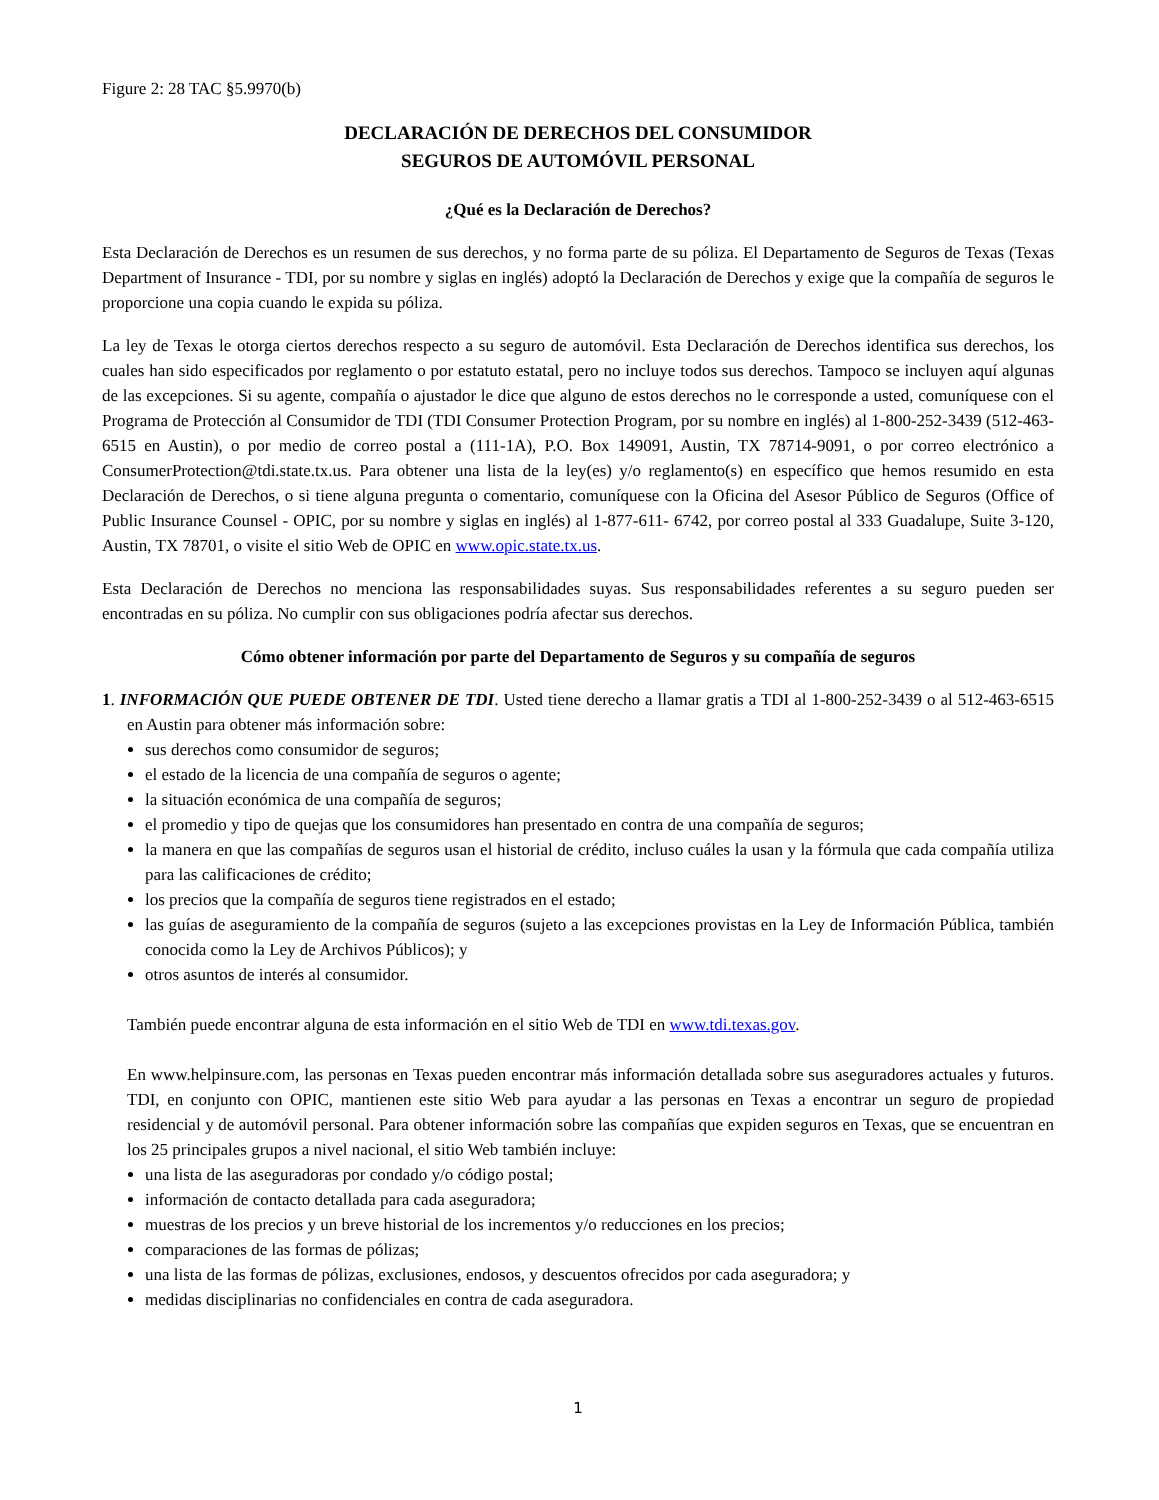Figure 2: 28 TAC §5.9970(b)
DECLARACIÓN DE DERECHOS DEL CONSUMIDOR
SEGUROS DE AUTOMÓVIL PERSONAL
¿Qué es la Declaración de Derechos?
Esta Declaración de Derechos es un resumen de sus derechos, y no forma parte de su póliza. El Departamento de Seguros de Texas (Texas Department of Insurance - TDI, por su nombre y siglas en inglés) adoptó la Declaración de Derechos y exige que la compañía de seguros le proporcione una copia cuando le expida su póliza.
La ley de Texas le otorga ciertos derechos respecto a su seguro de automóvil. Esta Declaración de Derechos identifica sus derechos, los cuales han sido especificados por reglamento o por estatuto estatal, pero no incluye todos sus derechos. Tampoco se incluyen aquí algunas de las excepciones. Si su agente, compañía o ajustador le dice que alguno de estos derechos no le corresponde a usted, comuníquese con el Programa de Protección al Consumidor de TDI (TDI Consumer Protection Program, por su nombre en inglés) al 1-800-252-3439 (512-463-6515 en Austin), o por medio de correo postal a (111-1A), P.O. Box 149091, Austin, TX 78714-9091, o por correo electrónico a ConsumerProtection@tdi.state.tx.us. Para obtener una lista de la ley(es) y/o reglamento(s) en específico que hemos resumido en esta Declaración de Derechos, o si tiene alguna pregunta o comentario, comuníquese con la Oficina del Asesor Público de Seguros (Office of Public Insurance Counsel - OPIC, por su nombre y siglas en inglés) al 1-877-611- 6742, por correo postal al 333 Guadalupe, Suite 3-120, Austin, TX 78701, o visite el sitio Web de OPIC en www.opic.state.tx.us.
Esta Declaración de Derechos no menciona las responsabilidades suyas. Sus responsabilidades referentes a su seguro pueden ser encontradas en su póliza. No cumplir con sus obligaciones podría afectar sus derechos.
Cómo obtener información por parte del Departamento de Seguros y su compañía de seguros
1. INFORMACIÓN QUE PUEDE OBTENER DE TDI. Usted tiene derecho a llamar gratis a TDI al 1-800-252-3439 o al 512-463-6515 en Austin para obtener más información sobre:
sus derechos como consumidor de seguros;
el estado de la licencia de una compañía de seguros o agente;
la situación económica de una compañía de seguros;
el promedio y tipo de quejas que los consumidores han presentado en contra de una compañía de seguros;
la manera en que las compañías de seguros usan el historial de crédito, incluso cuáles la usan y la fórmula que cada compañía utiliza para las calificaciones de crédito;
los precios que la compañía de seguros tiene registrados en el estado;
las guías de aseguramiento de la compañía de seguros (sujeto a las excepciones provistas en la Ley de Información Pública, también conocida como la Ley de Archivos Públicos); y
otros asuntos de interés al consumidor.
También puede encontrar alguna de esta información en el sitio Web de TDI en www.tdi.texas.gov.
En www.helpinsure.com, las personas en Texas pueden encontrar más información detallada sobre sus aseguradores actuales y futuros. TDI, en conjunto con OPIC, mantienen este sitio Web para ayudar a las personas en Texas a encontrar un seguro de propiedad residencial y de automóvil personal. Para obtener información sobre las compañías que expiden seguros en Texas, que se encuentran en los 25 principales grupos a nivel nacional, el sitio Web también incluye:
una lista de las aseguradoras por condado y/o código postal;
información de contacto detallada para cada aseguradora;
muestras de los precios y un breve historial de los incrementos y/o reducciones en los precios;
comparaciones de las formas de pólizas;
una lista de las formas de pólizas, exclusiones, endosos, y descuentos ofrecidos por cada aseguradora; y
medidas disciplinarias no confidenciales en contra de cada aseguradora.
1